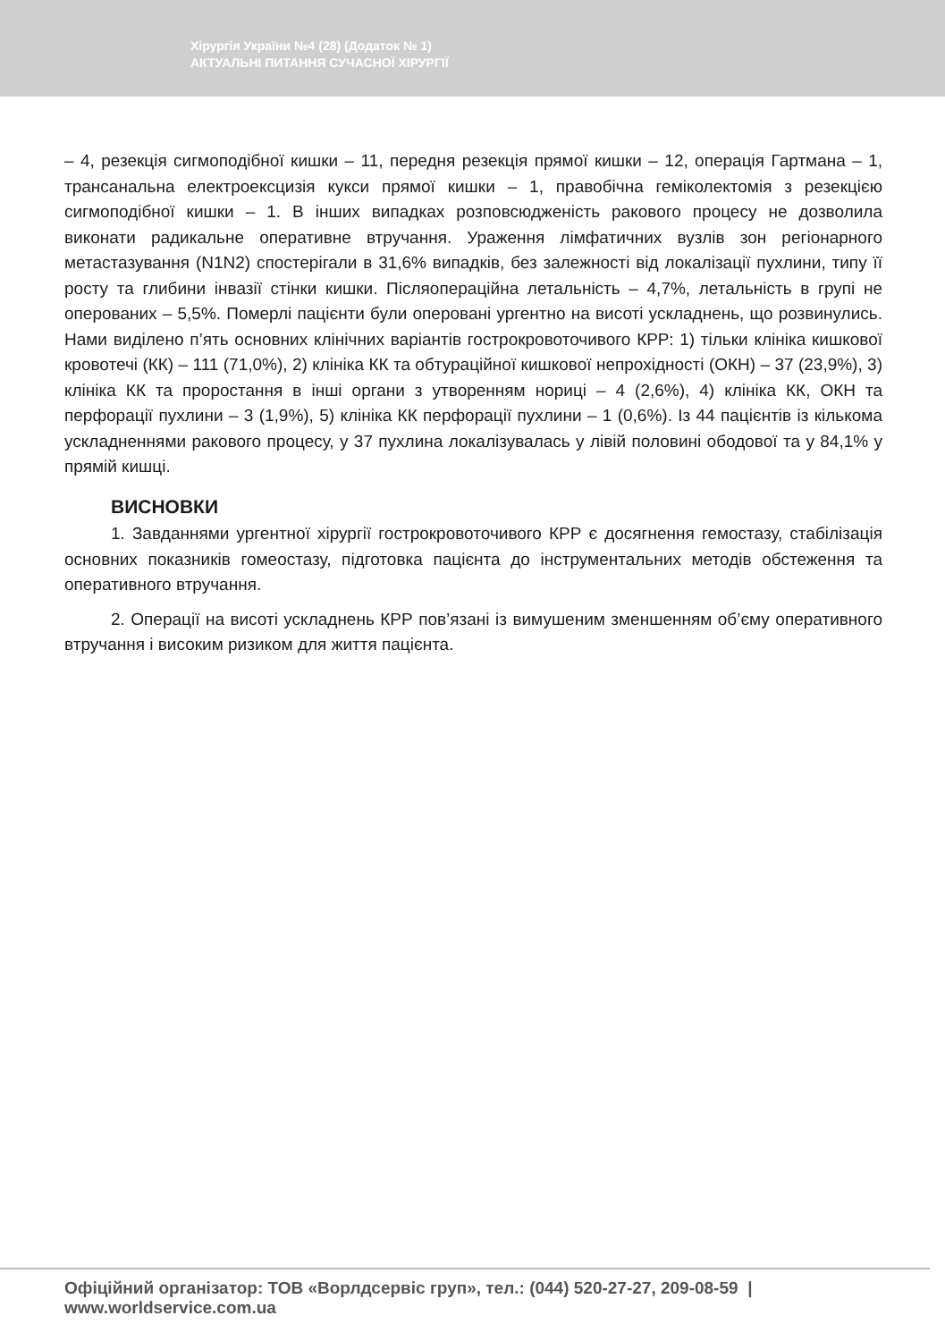Хірургія України №4 (28) (Додаток № 1)
АКТУАЛЬНІ ПИТАННЯ СУЧАСНОЇ ХІРУРГІЇ
– 4, резекція сигмоподібної кишки – 11, передня резекція прямої кишки – 12, операція Гартмана – 1, трансанальна електроексцизія кукси прямої кишки – 1, правобічна геміколектомія з резекцією сигмоподібної кишки – 1. В інших випадках розповсюдженість ракового процесу не дозволила виконати радикальне оперативне втручання. Ураження лімфатичних вузлів зон регіонарного метастазування (N1N2) спостерігали в 31,6% випадків, без залежності від локалізації пухлини, типу її росту та глибини інвазії стінки кишки. Післяопераційна летальність – 4,7%, летальність в групі не оперованих – 5,5%. Померлі пацієнти були оперовані ургентно на висоті ускладнень, що розвинулись. Нами виділено п’ять основних клінічних варіантів гострокровоточивого КРР: 1) тільки клініка кишкової кровотечі (КК) – 111 (71,0%), 2) клініка КК та обтураційної кишкової непрохідності (ОКН) – 37 (23,9%), 3) клініка КК та проростання в інші органи з утворенням нориці – 4 (2,6%), 4) клініка КК, ОКН та перфорації пухлини – 3 (1,9%), 5) клініка КК перфорації пухлини – 1 (0,6%). Із 44 пацієнтів із кількома ускладненнями ракового процесу, у 37 пухлина локалізувалась у лівій половині ободової та у 84,1% у прямій кишці.
ВИСНОВКИ
1. Завданнями ургентної хірургії гострокровоточивого КРР є досягнення гемостазу, стабілізація основних показників гомеостазу, підготовка пацієнта до інструментальних методів обстеження та оперативного втручання.
2. Операції на висоті ускладнень КРР пов’язані із вимушеним зменшенням об’єму оперативного втручання і високим ризиком для життя пацієнта.
Офіційний організатор: ТОВ «Ворлдсервіс груп», тел.: (044) 520-27-27, 209-08-59 | www.worldservice.com.ua